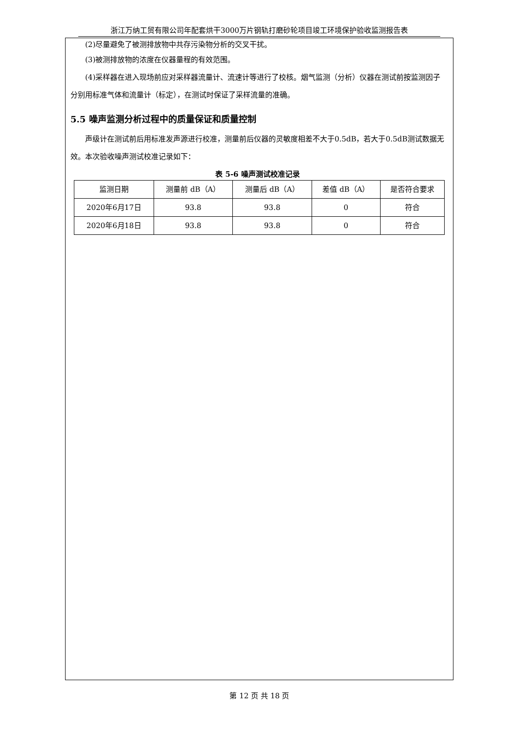浙江万纳工贸有限公司年配套烘干3000万片钢轨打磨砂轮项目竣工环境保护验收监测报告表
(2)尽量避免了被测排放物中共存污染物分析的交叉干扰。
(3)被测排放物的浓度在仪器量程的有效范围。
(4)采样器在进入现场前应对采样器流量计、流速计等进行了校核。烟气监测（分析）仪器在测试前按监测因子分别用标准气体和流量计（标定），在测试时保证了采样流量的准确。
5.5 噪声监测分析过程中的质量保证和质量控制
声级计在测试前后用标准发声源进行校准，测量前后仪器的灵敏度相差不大于0.5dB，若大于0.5dB测试数据无效。本次验收噪声测试校准记录如下：
表 5-6 噪声测试校准记录
| 监测日期 | 测量前 dB（A） | 测量后 dB（A） | 差值 dB（A） | 是否符合要求 |
| --- | --- | --- | --- | --- |
| 2020年6月17日 | 93.8 | 93.8 | 0 | 符合 |
| 2020年6月18日 | 93.8 | 93.8 | 0 | 符合 |
第 12 页 共 18 页